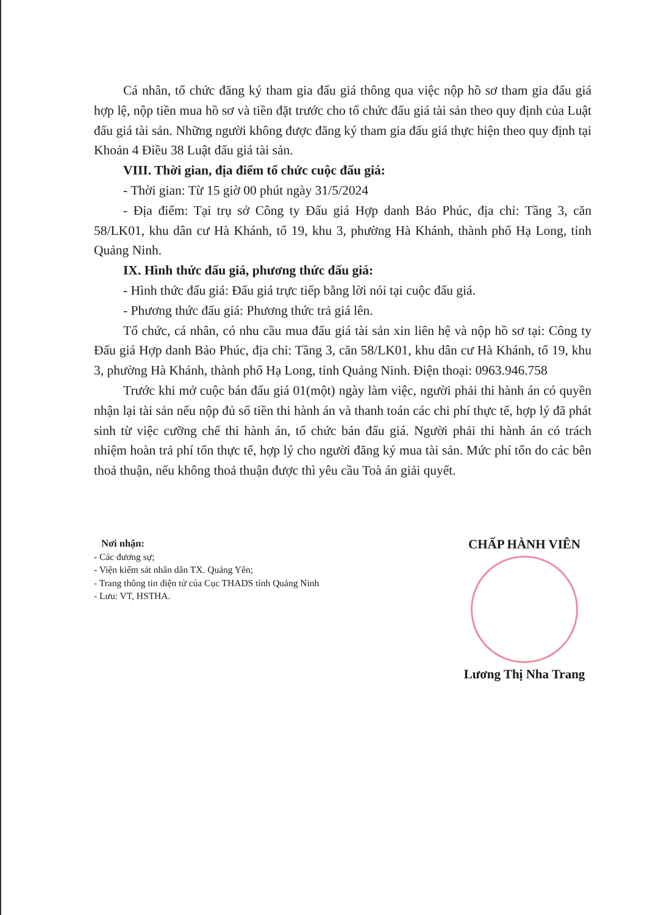Cá nhân, tổ chức đăng ký tham gia đấu giá thông qua việc nộp hồ sơ tham gia đấu giá hợp lệ, nộp tiền mua hồ sơ và tiền đặt trước cho tổ chức đấu giá tài sản theo quy định của Luật đấu giá tài sản. Những người không được đăng ký tham gia đấu giá thực hiện theo quy định tại Khoản 4 Điều 38 Luật đấu giá tài sản.
VIII. Thời gian, địa điểm tổ chức cuộc đấu giá:
- Thời gian: Từ 15 giờ 00 phút ngày 31/5/2024
- Địa điểm: Tại trụ sở Công ty Đấu giá Hợp danh Bảo Phúc, địa chỉ: Tầng 3, căn 58/LK01, khu dân cư Hà Khánh, tổ 19, khu 3, phường Hà Khánh, thành phố Hạ Long, tỉnh Quảng Ninh.
IX. Hình thức đấu giá, phương thức đấu giá:
- Hình thức đấu giá: Đấu giá trực tiếp bằng lời nói tại cuộc đấu giá.
- Phương thức đấu giá: Phương thức trả giá lên.
Tổ chức, cá nhân, có nhu cầu mua đấu giá tài sản xin liên hệ và nộp hồ sơ tại: Công ty Đấu giá Hợp danh Bảo Phúc, địa chỉ: Tầng 3, căn 58/LK01, khu dân cư Hà Khánh, tổ 19, khu 3, phường Hà Khánh, thành phố Hạ Long, tỉnh Quảng Ninh. Điện thoại: 0963.946.758
Trước khi mở cuộc bán đấu giá 01(một) ngày làm việc, người phải thi hành án có quyền nhận lại tài sản nếu nộp đủ số tiền thi hành án và thanh toán các chi phí thực tế, hợp lý đã phát sinh từ việc cưỡng chế thi hành án, tổ chức bán đấu giá. Người phải thi hành án có trách nhiệm hoàn trả phí tổn thực tế, hợp lý cho người đăng ký mua tài sản. Mức phí tổn do các bên thoả thuận, nếu không thoả thuận được thì yêu cầu Toà án giải quyết.
Nơi nhận:
- Các đương sự;
- Viện kiểm sát nhân dân TX. Quảng Yên;
- Trang thông tin điện tử của Cục THADS tỉnh Quảng Ninh
- Lưu: VT, HSTHA.
CHẤP HÀNH VIÊN
Lương Thị Nha Trang